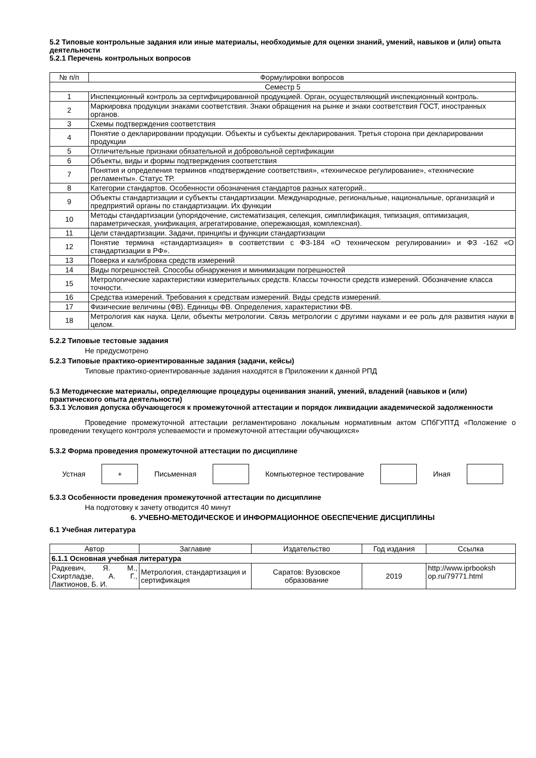5.2 Типовые контрольные задания или иные материалы, необходимые для оценки знаний, умений, навыков и (или) опыта деятельности
5.2.1 Перечень контрольных вопросов
| № п/п | Формулировки вопросов |
| --- | --- |
| Семестр 5 | |
| 1 | Инспекционный контроль за сертифицированной продукцией. Орган, осуществляющий инспекционный контроль. |
| 2 | Маркировка продукции знаками соответствия. Знаки обращения на рынке и знаки соответствия ГОСТ, иностранных органов. |
| 3 | Схемы подтверждения соответствия |
| 4 | Понятие о декларировании продукции. Объекты и субъекты декларирования. Третья сторона при декларировании продукции |
| 5 | Отличительные признаки обязательной и добровольной сертификации |
| 6 | Объекты, виды и формы подтверждения соответствия |
| 7 | Понятия и определения терминов «подтверждение соответствия», «техническое регулирование», «технические регламенты». Статус ТР. |
| 8 | Категории стандартов. Особенности обозначения стандартов разных категорий.. |
| 9 | Объекты стандартизации и субъекты стандартизации. Международные, региональные, национальные, организаций и предприятий органы по стандартизации. Их функции |
| 10 | Методы стандартизации (упорядочение, систематизация, селекция, симплификация, типизация, оптимизация, параметрическая, унификация, агрегатирование, опережающая, комплексная). |
| 11 | Цели стандартизации. Задачи, принципы и функции стандартизации |
| 12 | Понятие термина «стандартизация» в соответствии с ФЗ-184 «О техническом регулировании» и ФЗ -162 «О стандартизации в РФ». |
| 13 | Поверка и калибровка средств измерений |
| 14 | Виды погрешностей. Способы обнаружения и минимизации погрешностей |
| 15 | Метрологические характеристики измерительных средств. Классы точности средств измерений. Обозначение класса точности. |
| 16 | Средства измерений. Требования к средствам измерений. Виды средств измерений. |
| 17 | Физические величины (ФВ). Единицы ФВ. Определения, характеристики ФВ. |
| 18 | Метрология как наука. Цели, объекты метрологии. Связь метрологии с другими науками и ее роль для развития науки в целом. |
5.2.2 Типовые тестовые задания
Не предусмотрено
5.2.3 Типовые практико-ориентированные задания (задачи, кейсы)
Типовые практико-ориентированные задания находятся в Приложении к данной РПД
5.3 Методические материалы, определяющие процедуры оценивания знаний, умений, владений (навыков и (или) практического опыта деятельности)
5.3.1 Условия допуска обучающегося к промежуточной аттестации и порядок ликвидации академической задолженности
Проведение промежуточной аттестации регламентировано локальным нормативным актом СПбГУПТД «Положение о проведении текущего контроля успеваемости и промежуточной аттестации обучающихся»
5.3.2 Форма проведения промежуточной аттестации по дисциплине
Устная
+
Письменная Компьютерное тестирование Иная
5.3.3 Особенности проведения промежуточной аттестации по дисциплине
На подготовку к зачету отводится 40 минут
6. УЧЕБНО-МЕТОДИЧЕСКОЕ И ИНФОРМАЦИОННОЕ ОБЕСПЕЧЕНИЕ ДИСЦИПЛИНЫ
6.1 Учебная литература
| Автор | Заглавие | Издательство | Год издания | Ссылка |
| --- | --- | --- | --- | --- |
| 6.1.1 Основная учебная литература | | | | |
| Радкевич, Я. М., Схиртладзе, А. Г., Лактионов, Б. И. | Метрология, стандартизация и сертификация | Саратов: Вузовское образование | 2019 | http://www.iprbooksh op.ru/79771.html |